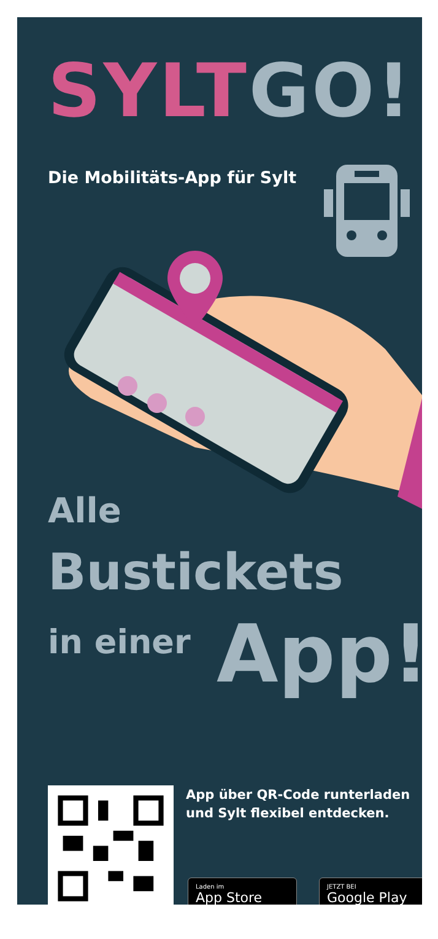SYLT GO!
Die Mobilitäts-App für Sylt
Alle
Bustickets
in einer App!
App über QR-Code runterladen
und Sylt flexibel entdecken.
Laden im
App Store
JETZT BEI
Google Play